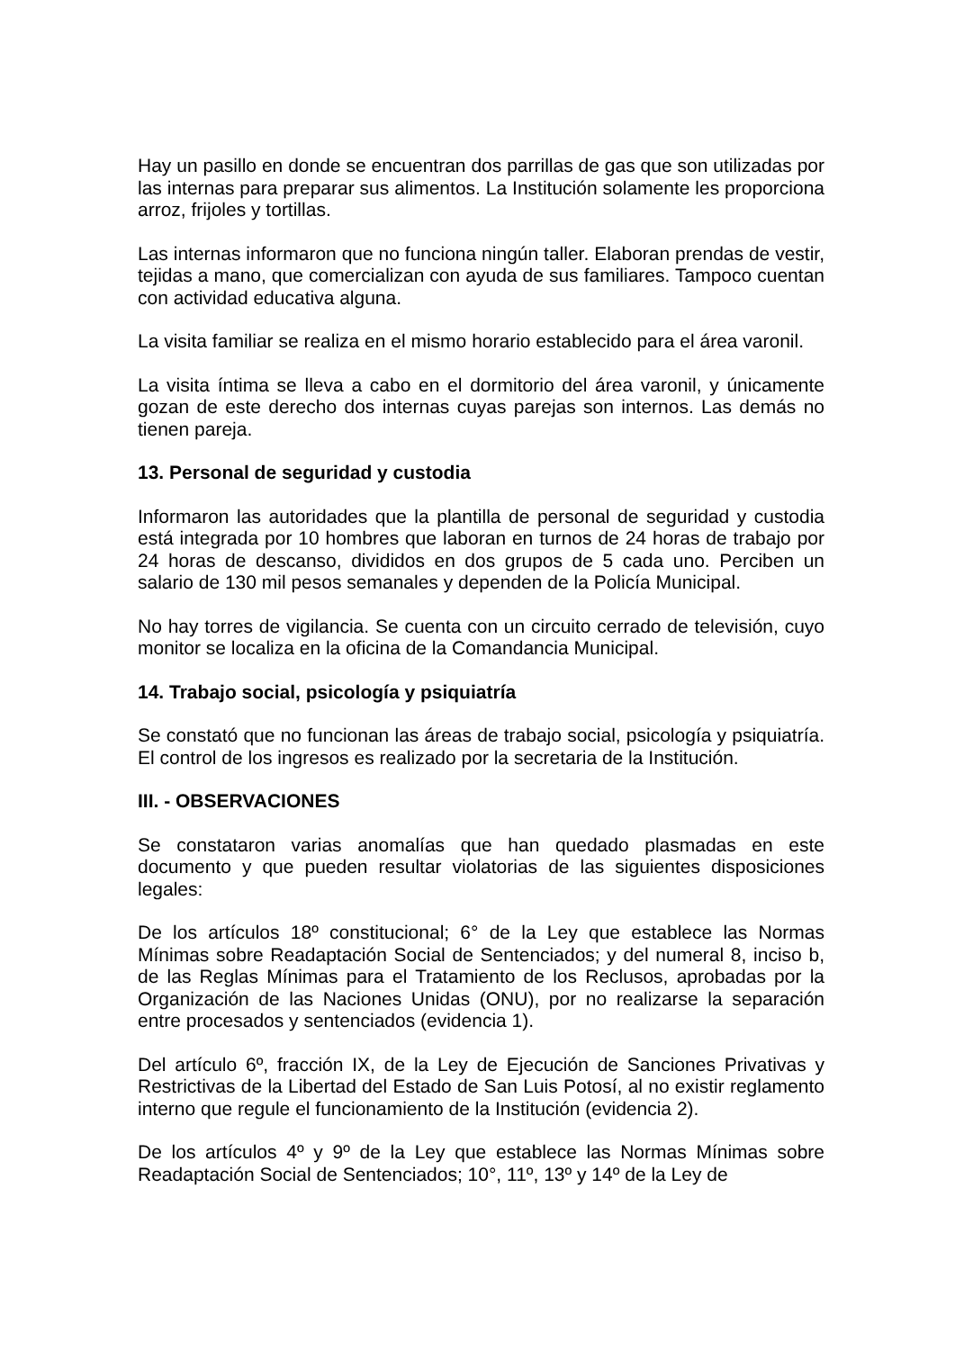Hay un pasillo en donde se encuentran dos parrillas de gas que son utilizadas por las internas para preparar sus alimentos. La Institución solamente les proporciona arroz, frijoles y tortillas.
Las internas informaron que no funciona ningún taller. Elaboran prendas de vestir, tejidas a mano, que comercializan con ayuda de sus familiares. Tampoco cuentan con actividad educativa alguna.
La visita familiar se realiza en el mismo horario establecido para el área varonil.
La visita íntima se lleva a cabo en el dormitorio del área varonil, y únicamente gozan de este derecho dos internas cuyas parejas son internos. Las demás no tienen pareja.
13. Personal de seguridad y custodia
Informaron las autoridades que la plantilla de personal de seguridad y custodia está integrada por 10 hombres que laboran en turnos de 24 horas de trabajo por 24 horas de descanso, divididos en dos grupos de 5 cada uno. Perciben un salario de 130 mil pesos semanales y dependen de la Policía Municipal.
No hay torres de vigilancia. Se cuenta con un circuito cerrado de televisión, cuyo monitor se localiza en la oficina de la Comandancia Municipal.
14. Trabajo social, psicología y psiquiatría
Se constató que no funcionan las áreas de trabajo social, psicología y psiquiatría. El control de los ingresos es realizado por la secretaria de la Institución.
III. - OBSERVACIONES
Se constataron varias anomalías que han quedado plasmadas en este documento y que pueden resultar violatorias de las siguientes disposiciones legales:
De los artículos 18º constitucional; 6° de la Ley que establece las Normas Mínimas sobre Readaptación Social de Sentenciados; y del numeral 8, inciso b, de las Reglas Mínimas para el Tratamiento de los Reclusos, aprobadas por la Organización de las Naciones Unidas (ONU), por no realizarse la separación entre procesados y sentenciados (evidencia 1).
Del artículo 6º, fracción IX, de la Ley de Ejecución de Sanciones Privativas y Restrictivas de la Libertad del Estado de San Luis Potosí, al no existir reglamento interno que regule el funcionamiento de la Institución (evidencia 2).
De los artículos 4º y 9º de la Ley que establece las Normas Mínimas sobre Readaptación Social de Sentenciados; 10°, 11º, 13º y 14º de la Ley de